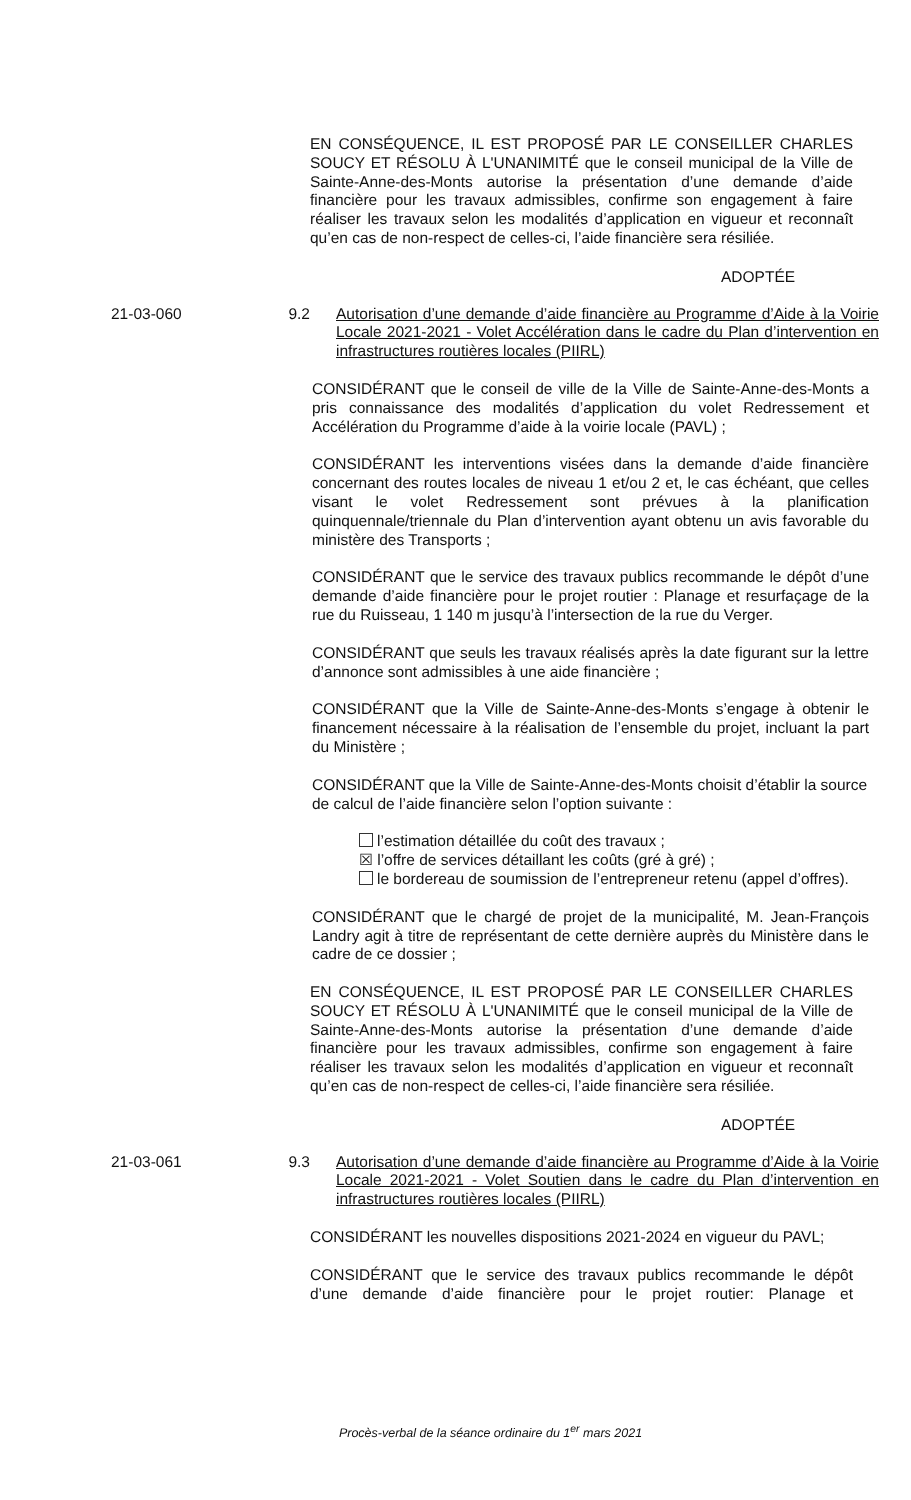EN CONSÉQUENCE, IL EST PROPOSÉ PAR LE CONSEILLER CHARLES SOUCY ET RÉSOLU À L'UNANIMITÉ que le conseil municipal de la Ville de Sainte-Anne-des-Monts autorise la présentation d’une demande d’aide financière pour les travaux admissibles, confirme son engagement à faire réaliser les travaux selon les modalités d’application en vigueur et reconnaît qu’en cas de non-respect de celles-ci, l’aide financière sera résiliée.
ADOPTÉE
21-03-060 9.2 Autorisation d’une demande d’aide financière au Programme d’Aide à la Voirie Locale 2021-2021 - Volet Accélération dans le cadre du Plan d’intervention en infrastructures routières locales (PIIRL)
CONSIDÉRANT que le conseil de ville de la Ville de Sainte-Anne-des-Monts a pris connaissance des modalités d’application du volet Redressement et Accélération du Programme d’aide à la voirie locale (PAVL) ;
CONSIDÉRANT les interventions visées dans la demande d’aide financière concernant des routes locales de niveau 1 et/ou 2 et, le cas échéant, que celles visant le volet Redressement sont prévues à la planification quinquennale/triennale du Plan d’intervention ayant obtenu un avis favorable du ministère des Transports ;
CONSIDÉRANT que le service des travaux publics recommande le dépôt d’une demande d’aide financière pour le projet routier : Planage et resurfaçage de la rue du Ruisseau, 1 140 m jusqu’à l’intersection de la rue du Verger.
CONSIDÉRANT que seuls les travaux réalisés après la date figurant sur la lettre d’annonce sont admissibles à une aide financière ;
CONSIDÉRANT que la Ville de Sainte-Anne-des-Monts s’engage à obtenir le financement nécessaire à la réalisation de l’ensemble du projet, incluant la part du Ministère ;
CONSIDÉRANT que la Ville de Sainte-Anne-des-Monts choisit d’établir la source de calcul de l’aide financière selon l’option suivante :
l’estimation détaillée du coût des travaux ;
☒ l’offre de services détaillant les coûts (gré à gré) ;
le bordereau de soumission de l’entrepreneur retenu (appel d’offres).
CONSIDÉRANT que le chargé de projet de la municipalité, M. Jean-François Landry agit à titre de représentant de cette dernière auprès du Ministère dans le cadre de ce dossier ;
EN CONSÉQUENCE, IL EST PROPOSÉ PAR LE CONSEILLER CHARLES SOUCY ET RÉSOLU À L'UNANIMITÉ que le conseil municipal de la Ville de Sainte-Anne-des-Monts autorise la présentation d’une demande d’aide financière pour les travaux admissibles, confirme son engagement à faire réaliser les travaux selon les modalités d’application en vigueur et reconnaît qu’en cas de non-respect de celles-ci, l’aide financière sera résiliée.
ADOPTÉE
21-03-061 9.3 Autorisation d’une demande d’aide financière au Programme d’Aide à la Voirie Locale 2021-2021 - Volet Soutien dans le cadre du Plan d’intervention en infrastructures routières locales (PIIRL)
CONSIDÉRANT les nouvelles dispositions 2021-2024 en vigueur du PAVL;
CONSIDÉRANT que le service des travaux publics recommande le dépôt d’une demande d’aide financière pour le projet routier: Planage et
Procès-verbal de la séance ordinaire du 1<sup>er</sup> mars 2021